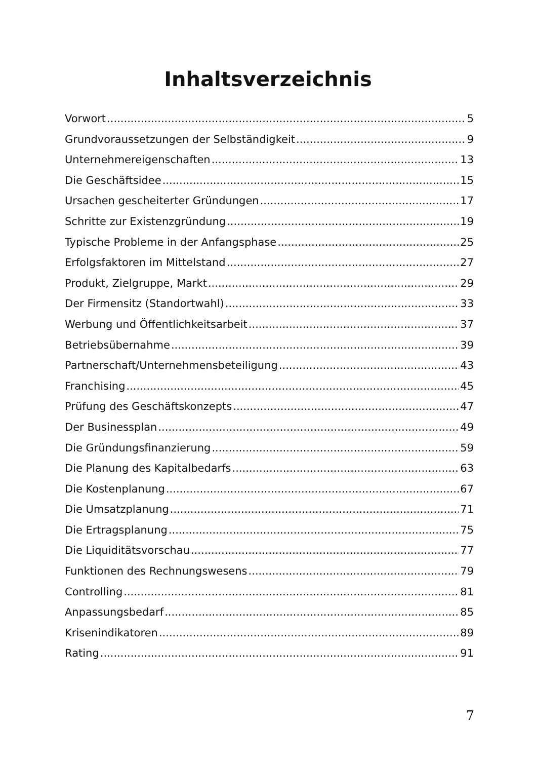Inhaltsverzeichnis
Vorwort 5
Grundvoraussetzungen der Selbständigkeit 9
Unternehmereigenschaften 13
Die Geschäftsidee 15
Ursachen gescheiterter Gründungen 17
Schritte zur Existenzgründung 19
Typische Probleme in der Anfangsphase 25
Erfolgsfaktoren im Mittelstand 27
Produkt, Zielgruppe, Markt 29
Der Firmensitz (Standortwahl) 33
Werbung und Öffentlichkeitsarbeit 37
Betriebsübernahme 39
Partnerschaft/Unternehmensbeteiligung 43
Franchising 45
Prüfung des Geschäftskonzepts 47
Der Businessplan 49
Die Gründungsfinanzierung 59
Die Planung des Kapitalbedarfs 63
Die Kostenplanung 67
Die Umsatzplanung 71
Die Ertragsplanung 75
Die Liquiditätsvorschau 77
Funktionen des Rechnungswesens 79
Controlling 81
Anpassungsbedarf 85
Krisenindikatoren 89
Rating 91
7